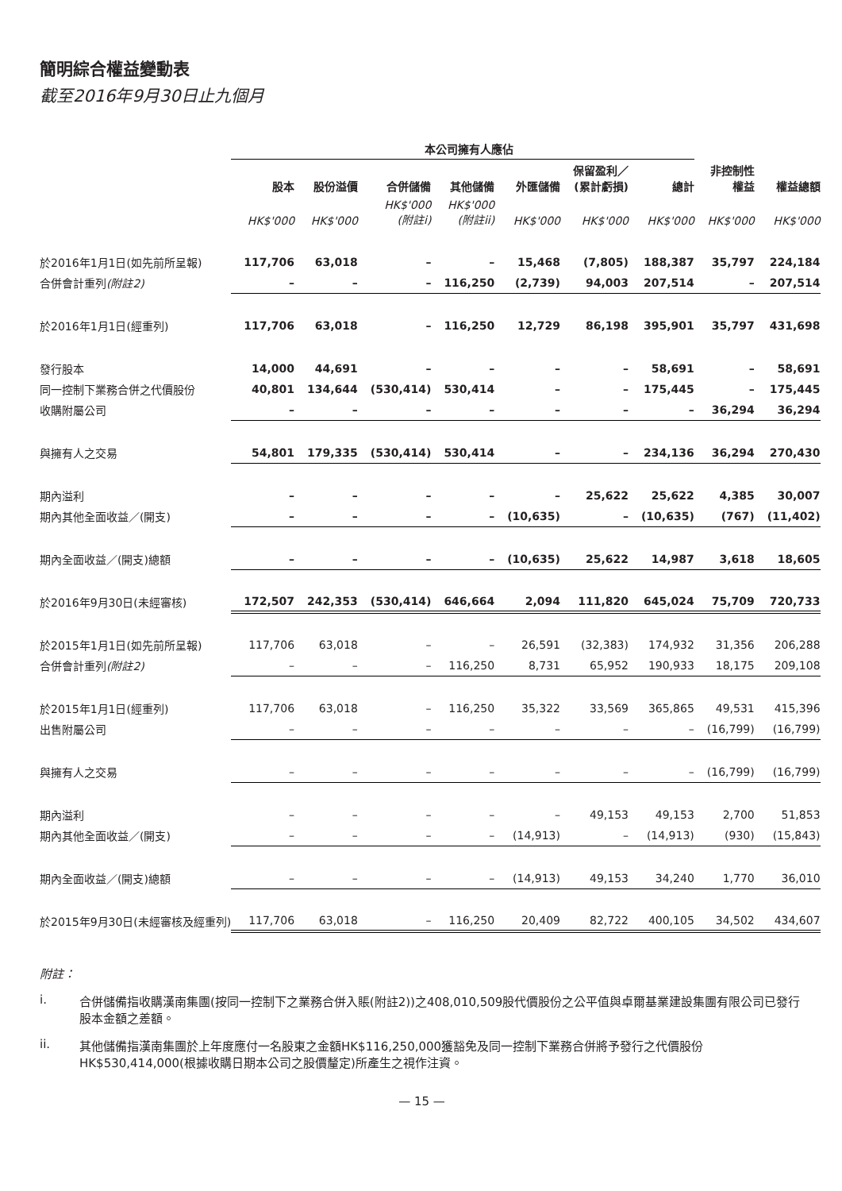簡明綜合權益變動表
截至2016年9月30日止九個月
| | 本公司擁有人應佔 | | | | | | | | |
| --- | --- | --- | --- | --- | --- | --- | --- | --- | --- |
| | 股本 | 股份溢價 | 合併儲備 | 其他儲備 | 外匯儲備 | 保留盈利／ (累計虧損) | 總計 | 非控制性 權益 | 權益總額 |
| | HK$'000 | HK$'000 | HK$'000 (附註i) | HK$'000 (附註ii) | HK$'000 | HK$'000 | HK$'000 | HK$'000 | HK$'000 |
| 於2016年1月1日(如先前所呈報) | 117,706 | 63,018 | – | – | 15,468 | (7,805) | 188,387 | 35,797 | 224,184 |
| 合併會計重列 (附註2) | – | – | – | 116,250 | (2,739) | 94,003 | 207,514 | – | 207,514 |
| 於2016年1月1日(經重列) | 117,706 | 63,018 | – | 116,250 | 12,729 | 86,198 | 395,901 | 35,797 | 431,698 |
| 發行股本 | 14,000 | 44,691 | – | – | – | – | 58,691 | – | 58,691 |
| 同一控制下業務合併之代價股份 | 40,801 | 134,644 | (530,414) | 530,414 | – | – | 175,445 | – | 175,445 |
| 收購附屬公司 | – | – | – | – | – | – | – | 36,294 | 36,294 |
| 與擁有人之交易 | 54,801 | 179,335 | (530,414) | 530,414 | – | – | 234,136 | 36,294 | 270,430 |
| 期內溢利 | – | – | – | – | – | 25,622 | 25,622 | 4,385 | 30,007 |
| 期內其他全面收益／(開支) | – | – | – | – | (10,635) | – | (10,635) | (767) | (11,402) |
| 期內全面收益／(開支)總額 | – | – | – | – | (10,635) | 25,622 | 14,987 | 3,618 | 18,605 |
| 於2016年9月30日(未經審核) | 172,507 | 242,353 | (530,414) | 646,664 | 2,094 | 111,820 | 645,024 | 75,709 | 720,733 |
| 於2015年1月1日(如先前所呈報) | 117,706 | 63,018 | – | – | 26,591 | (32,383) | 174,932 | 31,356 | 206,288 |
| 合併會計重列 (附註2) | – | – | – | 116,250 | 8,731 | 65,952 | 190,933 | 18,175 | 209,108 |
| 於2015年1月1日(經重列) | 117,706 | 63,018 | – | 116,250 | 35,322 | 33,569 | 365,865 | 49,531 | 415,396 |
| 出售附屬公司 | – | – | – | – | – | – | – | (16,799) | (16,799) |
| 與擁有人之交易 | – | – | – | – | – | – | – | (16,799) | (16,799) |
| 期內溢利 | – | – | – | – | – | 49,153 | 49,153 | 2,700 | 51,853 |
| 期內其他全面收益／(開支) | – | – | – | – | (14,913) | – | (14,913) | (930) | (15,843) |
| 期內全面收益／(開支)總額 | – | – | – | – | (14,913) | 49,153 | 34,240 | 1,770 | 36,010 |
| 於2015年9月30日(未經審核及經重列) | 117,706 | 63,018 | – | 116,250 | 20,409 | 82,722 | 400,105 | 34,502 | 434,607 |
附註：
i. 合併儲備指收購漢南集團(按同一控制下之業務合併入賬(附註2))之408,010,509股代價股份之公平值與卓爾基業建設集團有限公司已發行股本金額之差額。
ii. 其他儲備指漢南集團於上年度應付一名股東之金額HK$116,250,000獲豁免及同一控制下業務合併將予發行之代價股份HK$530,414,000(根據收購日期本公司之股價釐定)所產生之視作注資。
— 15 —